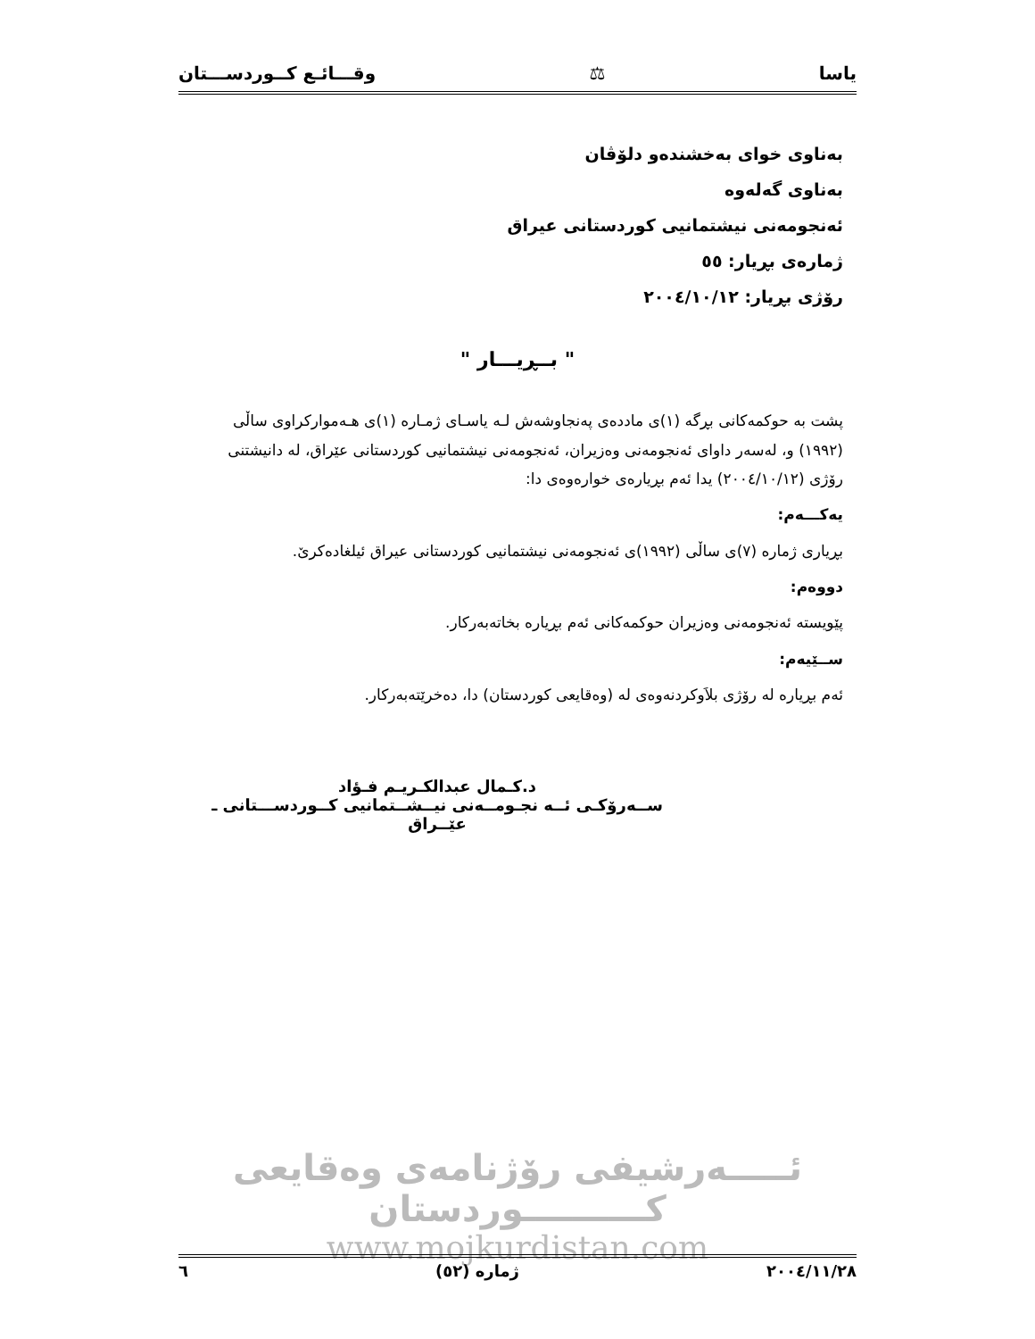یاسا ⚖ وقـــائـع كــوردســـتان
بەناوی خوای بەخشندەو دلۆڤان
بەناوی گەلەوە
ئەنجومەنی نیشتمانیی كوردستانی عیراق
ژمارەی بڕیار: ٥٥
رۆژی بڕیار: ٢٠٠٤/١٠/١٢
" بــڕیـــار "
پشت بە حوكمەكانی بڕگە (١)ی ماددەی پەنجاوشەش لـە یاسـای ژمـارە (١)ی هـەموارکراوی ساڵی (١٩٩٢) و، لەسەر داوای ئەنجومەنی وەزیران، ئەنجومەنی نیشتمانیی كوردستانی عێراق، لە دانیشتنی رۆژی (٢٠٠٤/١٠/١٢) یدا ئەم بڕیارەی خوارەوەی دا:
یەكـــەم:
بڕیاری ژمارە (٧)ی ساڵی (١٩٩٢)ی ئەنجومەنی نیشتمانیی كوردستانی عیراق ئیلغادەكرێ.
دووەم:
پێویستە ئەنجومەنی وەزیران حوكمەكانی ئەم بڕیارە بخاتەبەركار.
ســێیەم:
ئەم بڕیارە لە رۆژی بلاَوكردنەوەی لە (وەقایعی كوردستان) دا، دەخرێتەبەركار.
د.كـمال عبدالكـريـم فـؤاد
ســەرۆكـی ئــە نجـومــەنی نیــشــتمانیی كــوردســـتانی ـ عێــراق
ئـــــەرشیفی رۆژنامەی وەقایعی كــــــــــوردستان
www.mojkurdistan.com
٢٠٠٤/١١/٢٨ ژمارە (٥٢) ٦